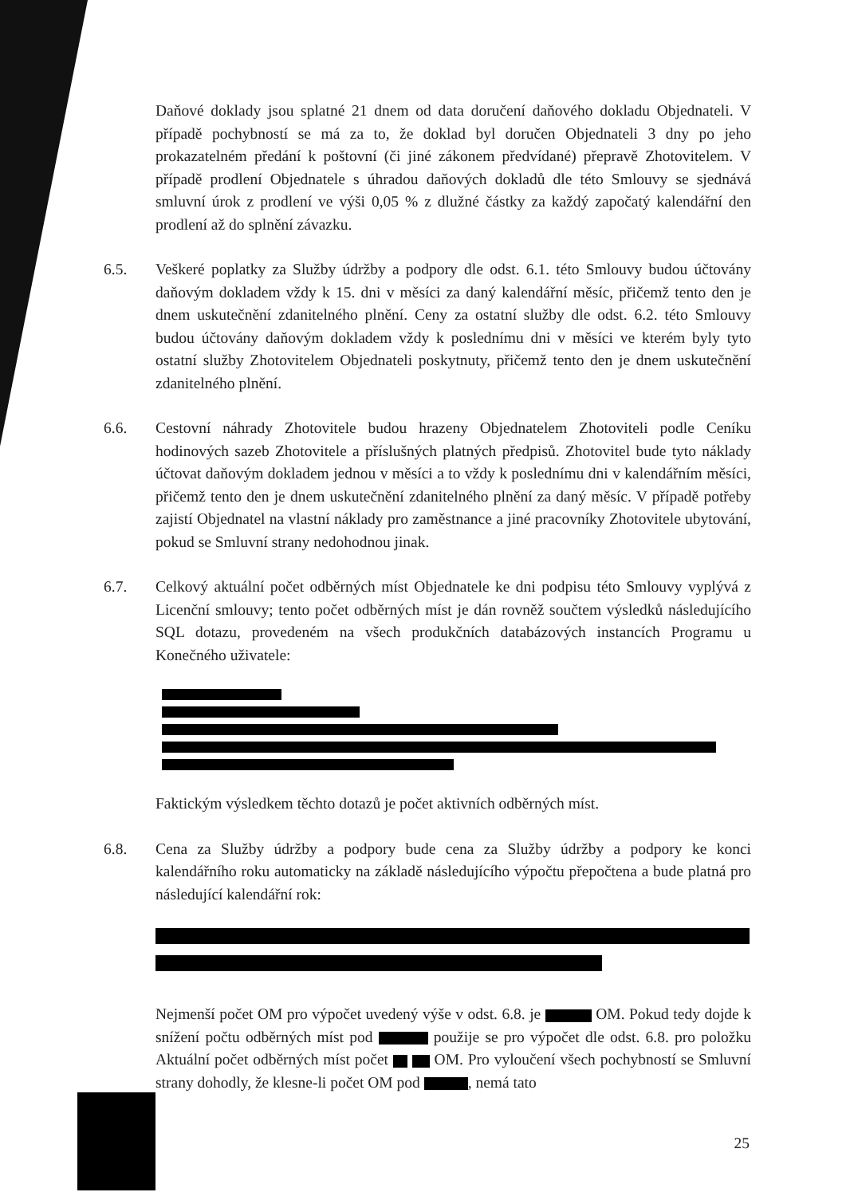Daňové doklady jsou splatné 21 dnem od data doručení daňového dokladu Objednateli. V případě pochybností se má za to, že doklad byl doručen Objednateli 3 dny po jeho prokazatelném předání k poštovní (či jiné zákonem předvídané) přepravě Zhotovitelem. V případě prodlení Objednatele s úhradou daňových dokladů dle této Smlouvy se sjednává smluvní úrok z prodlení ve výši 0,05 % z dlužné částky za každý započatý kalendářní den prodlení až do splnění závazku.
6.5. Veškeré poplatky za Služby údržby a podpory dle odst. 6.1. této Smlouvy budou účtovány daňovým dokladem vždy k 15. dni v měsíci za daný kalendářní měsíc, přičemž tento den je dnem uskutečnění zdanitelného plnění. Ceny za ostatní služby dle odst. 6.2. této Smlouvy budou účtovány daňovým dokladem vždy k poslednímu dni v měsíci ve kterém byly tyto ostatní služby Zhotovitelem Objednateli poskytnuty, přičemž tento den je dnem uskutečnění zdanitelného plnění.
6.6. Cestovní náhrady Zhotovitele budou hrazeny Objednatelem Zhotoviteli podle Ceníku hodinových sazeb Zhotovitele a příslušných platných předpisů. Zhotovitel bude tyto náklady účtovat daňovým dokladem jednou v měsíci a to vždy k poslednímu dni v kalendářním měsíci, přičemž tento den je dnem uskutečnění zdanitelného plnění za daný měsíc. V případě potřeby zajistí Objednatel na vlastní náklady pro zaměstnance a jiné pracovníky Zhotovitele ubytování, pokud se Smluvní strany nedohodnou jinak.
6.7. Celkový aktuální počet odběrných míst Objednatele ke dni podpisu této Smlouvy vyplývá z Licenční smlouvy; tento počet odběrných míst je dán rovněž součtem výsledků následujícího SQL dotazu, provedeném na všech produkčních databázových instancích Programu u Konečného uživatele:
Faktickým výsledkem těchto dotazů je počet aktivních odběrných míst.
6.8. Cena za Služby údržby a podpory bude cena za Služby údržby a podpory ke konci kalendářního roku automaticky na základě následujícího výpočtu přepočtena a bude platná pro následující kalendářní rok:
Nejmenší počet OM pro výpočet uvedený výše v odst. 6.8. je OM. Pokud tedy dojde k snížení počtu odběrných míst pod použije se pro výpočet dle odst. 6.8. pro položku Aktuální počet odběrných míst počet OM. Pro vyloučení všech pochybností se Smluvní strany dohodly, že klesne-li počet OM pod , nemá tato
25